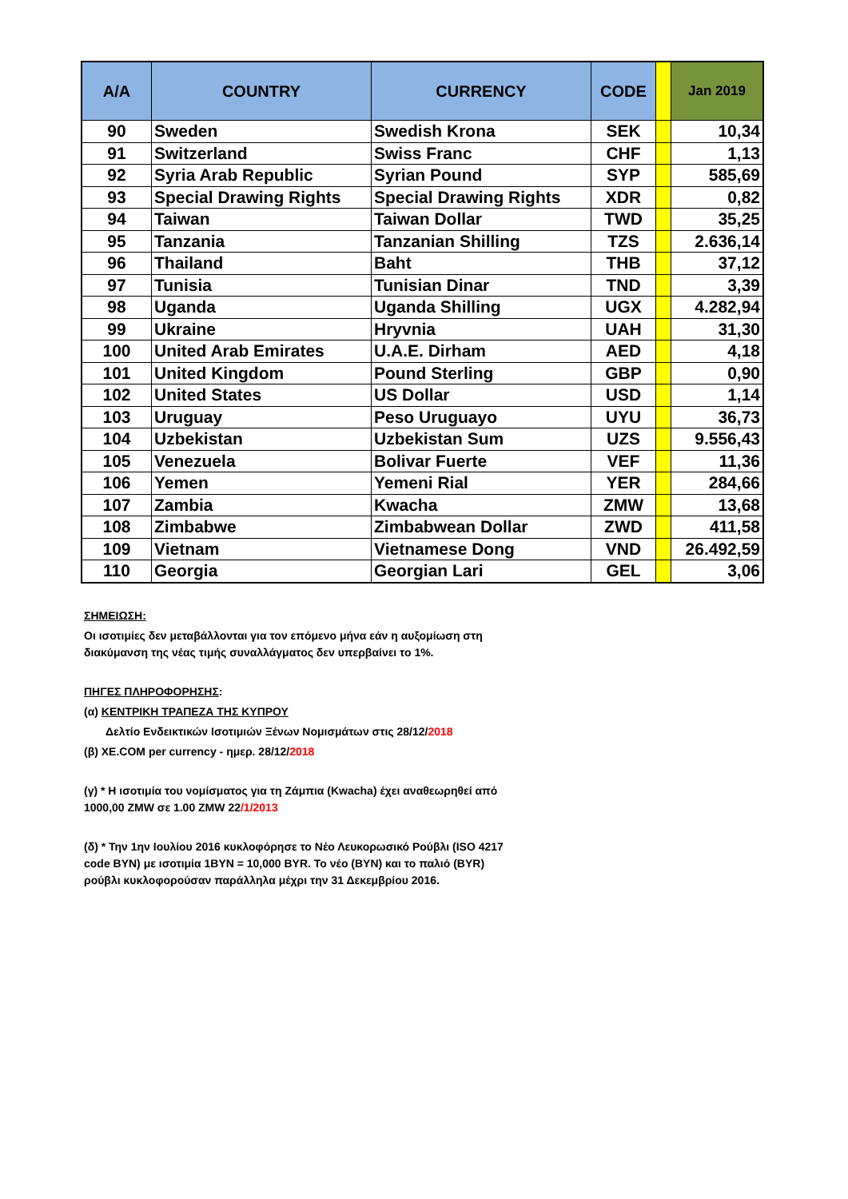| A/A | COUNTRY | CURRENCY | CODE | | Jan 2019 |
| --- | --- | --- | --- | --- | --- |
| 90 | Sweden | Swedish Krona | SEK | | 10,34 |
| 91 | Switzerland | Swiss Franc | CHF | | 1,13 |
| 92 | Syria Arab Republic | Syrian Pound | SYP | | 585,69 |
| 93 | Special Drawing Rights | Special Drawing Rights | XDR | | 0,82 |
| 94 | Taiwan | Taiwan Dollar | TWD | | 35,25 |
| 95 | Tanzania | Tanzanian Shilling | TZS | | 2.636,14 |
| 96 | Thailand | Baht | THB | | 37,12 |
| 97 | Tunisia | Tunisian Dinar | TND | | 3,39 |
| 98 | Uganda | Uganda Shilling | UGX | | 4.282,94 |
| 99 | Ukraine | Hryvnia | UAH | | 31,30 |
| 100 | United Arab Emirates | U.A.E. Dirham | AED | | 4,18 |
| 101 | United Kingdom | Pound Sterling | GBP | | 0,90 |
| 102 | United States | US Dollar | USD | | 1,14 |
| 103 | Uruguay | Peso Uruguayo | UYU | | 36,73 |
| 104 | Uzbekistan | Uzbekistan Sum | UZS | | 9.556,43 |
| 105 | Venezuela | Bolivar Fuerte | VEF | | 11,36 |
| 106 | Yemen | Yemeni Rial | YER | | 284,66 |
| 107 | Zambia | Kwacha | ZMW | | 13,68 |
| 108 | Zimbabwe | Zimbabwean Dollar | ZWD | | 411,58 |
| 109 | Vietnam | Vietnamese Dong | VND | | 26.492,59 |
| 110 | Georgia | Georgian Lari | GEL | | 3,06 |
ΣΗΜΕΙΩΣΗ:
Οι ισοτιμίες δεν μεταβάλλονται για τον επόμενο μήνα εάν η αυξομίωση στη
διακύμανση της νέας τιμής συναλλάγματος δεν υπερβαίνει το 1%.
ΠΗΓΕΣ ΠΛΗΡΟΦΟΡΗΣΗΣ:
(α) ΚΕΝΤΡΙΚΗ ΤΡΑΠΕΖΑ ΤΗΣ ΚΥΠΡΟΥ
Δελτίο Ενδεικτικών Ισοτιμιών Ξένων Νομισμάτων στις 28/12/2018
(β) XE.COM per currency - ημερ. 28/12/2018
(γ) * Η ισοτιμία του νομίσματος για τη Ζάμπια (Kwacha) έχει αναθεωρηθεί από
1000,00 ZMW σε 1.00 ZMW 22/1/2013
(δ) * Την 1ην Ιουλίου 2016 κυκλοφόρησε το Νέο Λευκορωσικό Ρούβλι (ISO 4217
code BYN) με ισοτιμία 1BYN = 10,000 BYR. Το νέο (BYN) και το παλιό (BYR)
ρούβλι κυκλοφορούσαν παράλληλα μέχρι την 31 Δεκεμβρίου 2016.